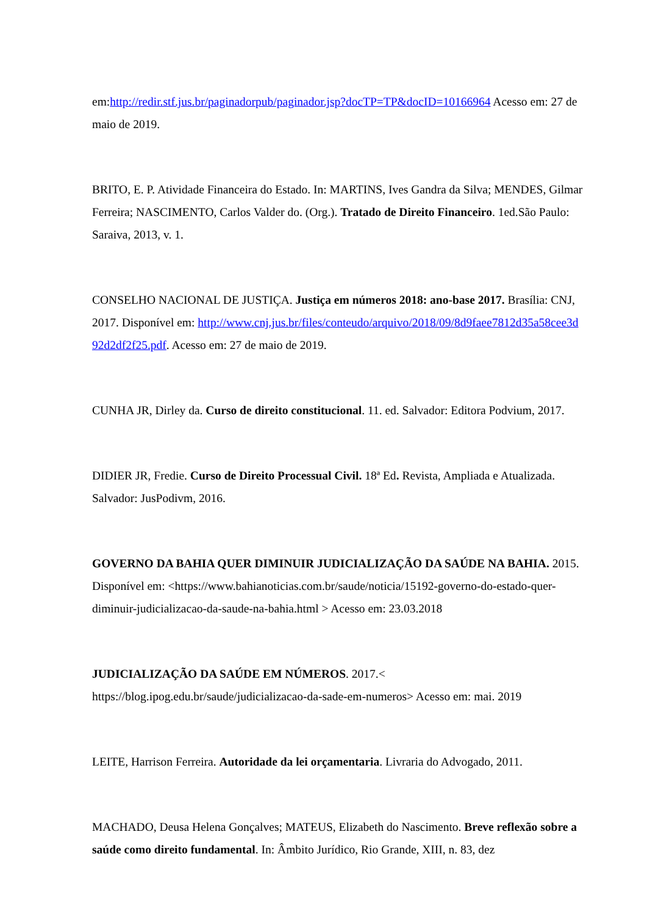em:http://redir.stf.jus.br/paginadorpub/paginador.jsp?docTP=TP&docID=10166964 Acesso em: 27 de maio de 2019.
BRITO, E. P. Atividade Financeira do Estado. In: MARTINS, Ives Gandra da Silva; MENDES, Gilmar Ferreira; NASCIMENTO, Carlos Valder do. (Org.). Tratado de Direito Financeiro. 1ed.São Paulo: Saraiva, 2013, v. 1.
CONSELHO NACIONAL DE JUSTIÇA. Justiça em números 2018: ano-base 2017. Brasília: CNJ, 2017. Disponível em: http://www.cnj.jus.br/files/conteudo/arquivo/2018/09/8d9faee7812d35a58cee3d92d2df2f25.pdf. Acesso em: 27 de maio de 2019.
CUNHA JR, Dirley da. Curso de direito constitucional. 11. ed. Salvador: Editora Podvium, 2017.
DIDIER JR, Fredie. Curso de Direito Processual Civil. 18ª Ed. Revista, Ampliada e Atualizada. Salvador: JusPodivm, 2016.
GOVERNO DA BAHIA QUER DIMINUIR JUDICIALIZAÇÃO DA SAÚDE NA BAHIA. 2015. Disponível em: <https://www.bahianoticias.com.br/saude/noticia/15192-governo-do-estado-quer-diminuir-judicializacao-da-saude-na-bahia.html > Acesso em: 23.03.2018
JUDICIALIZAÇÃO DA SAÚDE EM NÚMEROS. 2017.< https://blog.ipog.edu.br/saude/judicializacao-da-sade-em-numeros> Acesso em: mai. 2019
LEITE, Harrison Ferreira. Autoridade da lei orçamentaria. Livraria do Advogado, 2011.
MACHADO, Deusa Helena Gonçalves; MATEUS, Elizabeth do Nascimento. Breve reflexão sobre a saúde como direito fundamental. In: Âmbito Jurídico, Rio Grande, XIII, n. 83, dez